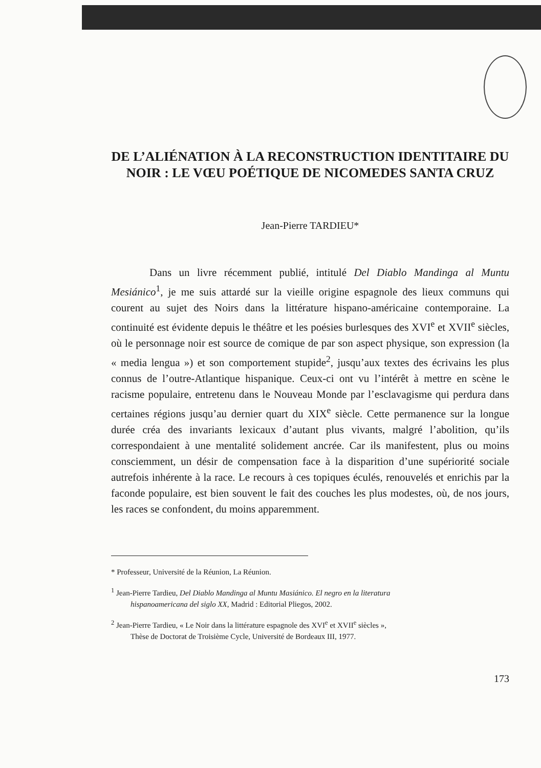DE L’ALIÉNATION À LA RECONSTRUCTION IDENTITAIRE DU NOIR : LE VŒU POÉTIQUE DE NICOMEDES SANTA CRUZ
Jean-Pierre TARDIEU*
Dans un livre récemment publié, intitulé Del Diablo Mandinga al Muntu Mesiánico<sup>1</sup>, je me suis attardé sur la vieille origine espagnole des lieux communs qui courent au sujet des Noirs dans la littérature hispano-américaine contemporaine. La continuité est évidente depuis le théâtre et les poésies burlesques des XVI<sup>e</sup> et XVII<sup>e</sup> siècles, où le personnage noir est source de comique de par son aspect physique, son expression (la « media lengua ») et son comportement stupide<sup>2</sup>, jusqu’aux textes des écrivains les plus connus de l’outre-Atlantique hispanique. Ceux-ci ont vu l’intérêt à mettre en scène le racisme populaire, entretenu dans le Nouveau Monde par l’esclavagisme qui perdura dans certaines régions jusqu’au dernier quart du XIX<sup>e</sup> siècle. Cette permanence sur la longue durée créa des invariants lexicaux d’autant plus vivants, malgré l’abolition, qu’ils correspondaient à une mentalité solidement ancrée. Car ils manifestent, plus ou moins consciemment, un désir de compensation face à la disparition d’une supériorité sociale autrefois inhérente à la race. Le recours à ces topiques éculés, renouvelés et enrichis par la faconde populaire, est bien souvent le fait des couches les plus modestes, où, de nos jours, les races se confondent, du moins apparemment.
* Professeur, Université de la Réunion, La Réunion.
<sup>1</sup> Jean-Pierre Tardieu, Del Diablo Mandinga al Muntu Masiánico. El negro en la literatura
hispanoamericana del siglo XX, Madrid : Editorial Pliegos, 2002.
<sup>2</sup> Jean-Pierre Tardieu, « Le Noir dans la littérature espagnole des XVI<sup>e</sup> et XVII<sup>e</sup> siècles »,
Thèse de Doctorat de Troisième Cycle, Université de Bordeaux III, 1977.
173